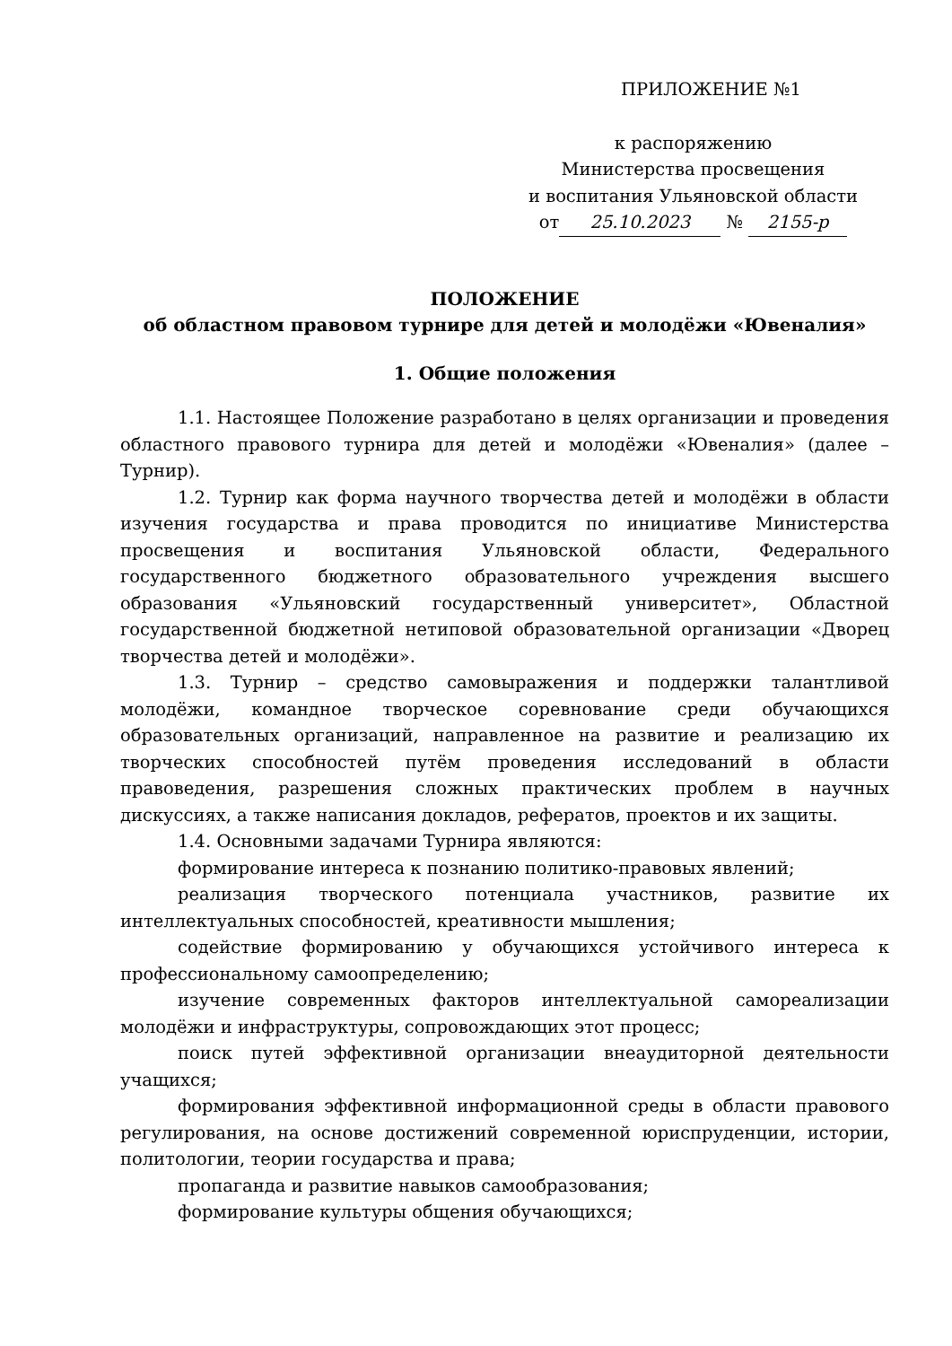ПРИЛОЖЕНИЕ №1
к распоряжению
Министерства просвещения
и воспитания Ульяновской области
от 25.10.2023 № 2155-р
ПОЛОЖЕНИЕ
об областном правовом турнире для детей и молодёжи «Ювеналия»
1. Общие положения
1.1. Настоящее Положение разработано в целях организации и проведения областного правового турнира для детей и молодёжи «Ювеналия» (далее – Турнир).
1.2. Турнир как форма научного творчества детей и молодёжи в области изучения государства и права проводится по инициативе Министерства просвещения и воспитания Ульяновской области, Федерального государственного бюджетного образовательного учреждения высшего образования «Ульяновский государственный университет», Областной государственной бюджетной нетиповой образовательной организации «Дворец творчества детей и молодёжи».
1.3. Турнир – средство самовыражения и поддержки талантливой молодёжи, командное творческое соревнование среди обучающихся образовательных организаций, направленное на развитие и реализацию их творческих способностей путём проведения исследований в области правоведения, разрешения сложных практических проблем в научных дискуссиях, а также написания докладов, рефератов, проектов и их защиты.
1.4. Основными задачами Турнира являются:
формирование интереса к познанию политико-правовых явлений;
реализация творческого потенциала участников, развитие их интеллектуальных способностей, креативности мышления;
содействие формированию у обучающихся устойчивого интереса к профессиональному самоопределению;
изучение современных факторов интеллектуальной самореализации молодёжи и инфраструктуры, сопровождающих этот процесс;
поиск путей эффективной организации внеаудиторной деятельности учащихся;
формирования эффективной информационной среды в области правового регулирования, на основе достижений современной юриспруденции, истории, политологии, теории государства и права;
пропаганда и развитие навыков самообразования;
формирование культуры общения обучающихся;